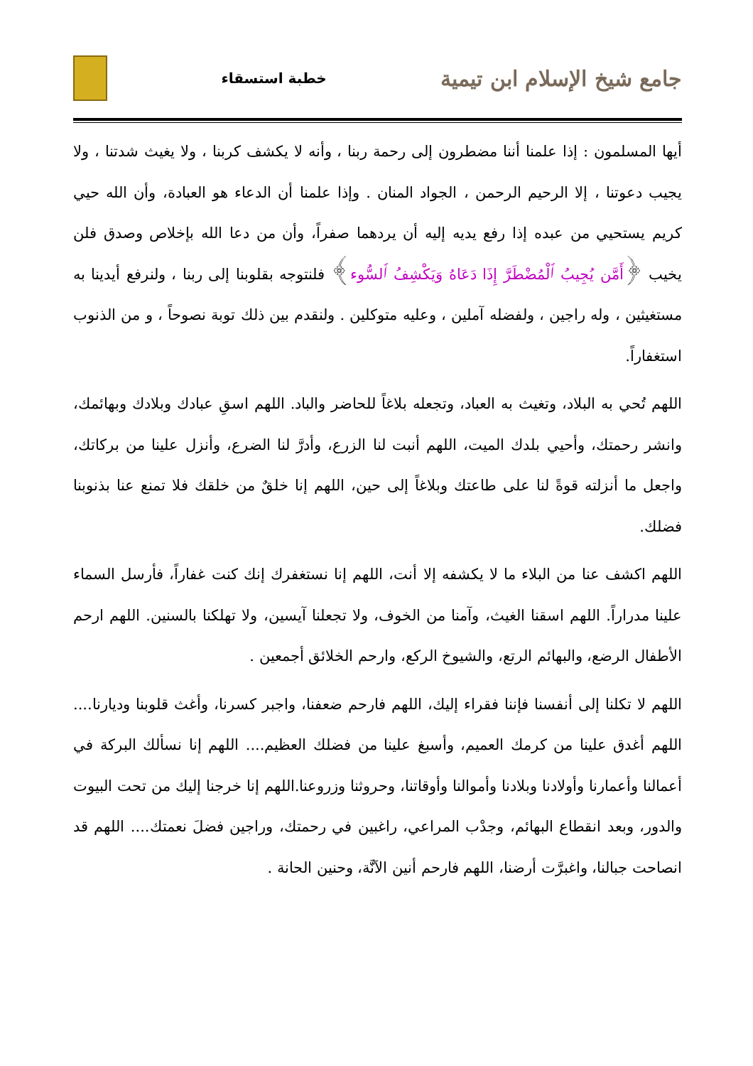جامع شيخ الإسلام ابن تيمية
خطبة استسقاء
أيها المسلمون : إذا علمنا أننا مضطرون إلى رحمة ربنا ، وأنه لا يكشف كربنا ، ولا يغيث شدتنا ، ولا يجيب دعوتنا ، إلا الرحيم الرحمن ، الجواد المنان . وإذا علمنا أن الدعاء هو العبادة، وأن الله حيي كريم يستحيي من عبده إذا رفع يديه إليه أن يردهما صفراً، وأن من دعا الله بإخلاص وصدق فلن يخيب ﴿أَمَّن يُجِيبُ ٱلْمُضْطَرَّ إِذَا دَعَاهُ وَيَكْشِفُ ٱلسُّوء﴾ فلنتوجه بقلوبنا إلى ربنا ، ولنرفع أيدينا به مستغيثين ، وله راجين ، ولفضله آملين ، وعليه متوكلين . ولنقدم بين ذلك توبة نصوحاً ، و من الذنوب استغفاراً.
اللهم تُحي به البلاد، وتغيث به العباد، وتجعله بلاغاً للحاضر والباد. اللهم اسقِ عبادك وبلادك وبهائمك، وانشر رحمتك، وأحيي بلدك الميت، اللهم أنبت لنا الزرع، وأدرَّ لنا الضرع، وأنزل علينا من بركاتك، واجعل ما أنزلته قوةً لنا على طاعتك وبلاغاً إلى حين، اللهم إنا خلقٌ من خلقك فلا تمنع عنا بذنوبنا فضلك.
اللهم اكشف عنا من البلاء ما لا يكشفه إلا أنت، اللهم إنا نستغفرك إنك كنت غفاراً، فأرسل السماء علينا مدراراً. اللهم اسقنا الغيث، وآمنا من الخوف، ولا تجعلنا آيسين، ولا تهلكنا بالسنين. اللهم ارحم الأطفال الرضع، والبهائم الرتع، والشيوخ الركع، وارحم الخلائق أجمعين .
اللهم لا تكلنا إلى أنفسنا فإننا فقراء إليك، اللهم فارحم ضعفنا، واجبر كسرنا، وأغث قلوبنا وديارنا.... اللهم أغدق علينا من كرمك العميم، وأسبغ علينا من فضلك العظيم.... اللهم إنا نسألك البركة في أعمالنا وأعمارنا وأولادنا وبلادنا وأموالنا وأوقاتنا، وحروثنا وزروعنا.اللهم إنا خرجنا إليك من تحت البيوت والدور، وبعد انقطاع البهائم، وجدْب المراعي، راغبين في رحمتك، وراجين فضلَ نعمتك.... اللهم قد انصاحت جبالنا، واغبرَّت أرضنا، اللهم فارحم أنين الآنَّة، وحنين الحانة .